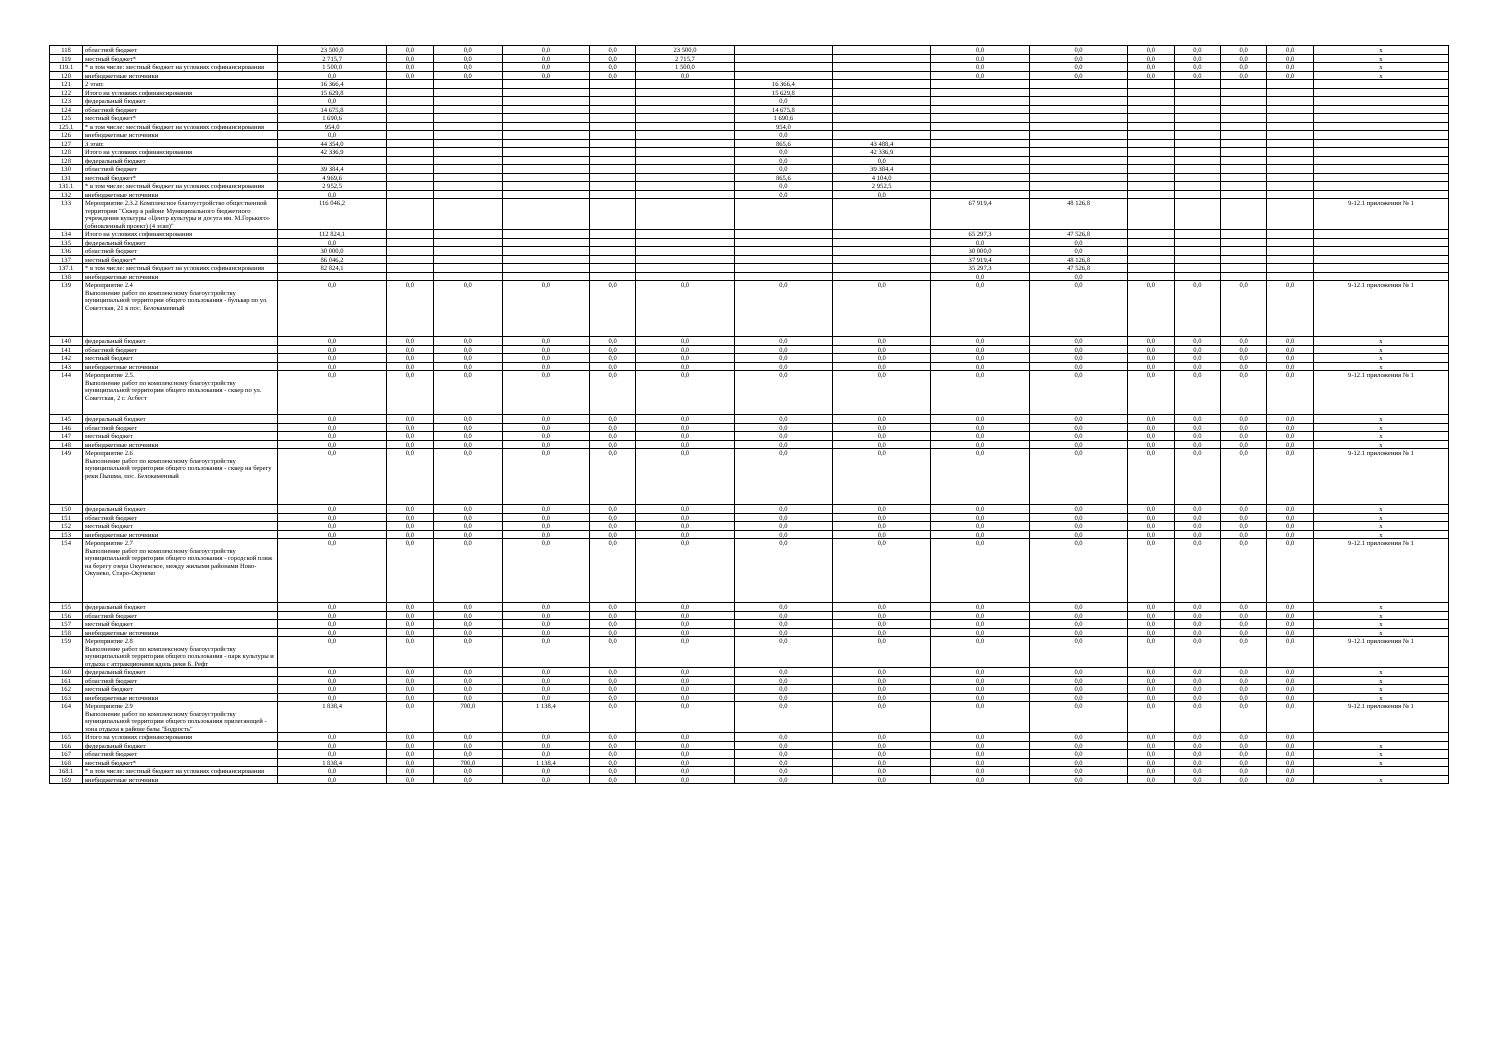| 118 | областной бюджет | 23 500,0 | 0,0 | 0,0 | 0,0 | 0,0 | 23 500,0 | | | 0,0 | 0,0 | 0,0 | 0,0 | 0,0 | 0,0 | х |
| 119 | местный бюджет* | 2 715,7 | 0,0 | 0,0 | 0,0 | 0,0 | 2 715,7 | | | 0,0 | 0,0 | 0,0 | 0,0 | 0,0 | 0,0 | х |
| 119.1 | * в том числе: местный бюджет на условиях софинансирования | 1 500,0 | 0,0 | 0,0 | 0,0 | 0,0 | 1 500,0 | | | 0,0 | 0,0 | 0,0 | 0,0 | 0,0 | 0,0 | х |
| 120 | внебюджетные источники | 0,0 | 0,0 | 0,0 | 0,0 | 0,0 | 0,0 | | | 0,0 | 0,0 | 0,0 | 0,0 | 0,0 | 0,0 | х |
| 121 | 2 этап: | 16 366,4 | | | | | | 16 366,4 | | | | | | | | |
| 122 | Итого на условиях софинансирования | 15 629,8 | | | | | | 15 629,8 | | | | | | | | |
| 123 | федеральный бюджет | 0,0 | | | | | | 0,0 | | | | | | | | |
| 124 | областной бюджет | 14 675,8 | | | | | | 14 675,8 | | | | | | | | |
| 125 | местный бюджет* | 1 690,6 | | | | | | 1 690,6 | | | | | | | | |
| 125.1 | * в том числе: местный бюджет на условиях софинансирования | 954,0 | | | | | | 954,0 | | | | | | | | |
| 126 | внебюджетные источники | 0,0 | | | | | | 0,0 | | | | | | | | |
| 127 | 3 этап: | 44 354,0 | | | | | | 865,6 | 43 488,4 | | | | | | | |
| 128 | Итого на условиях софинансирования | 42 336,9 | | | | | | 0,0 | 42 336,9 | | | | | | | |
| 128 | федеральный бюджет | | | | | | | 0,0 | 0,0 | | | | | | | |
| 130 | областной бюджет | 39 384,4 | | | | | | 0,0 | 39 384,4 | | | | | | | |
| 131 | местный бюджет* | 4 969,6 | | | | | | 865,6 | 4 104,0 | | | | | | | |
| 131.1 | * в том числе: местный бюджет на условиях софинансирования | 2 952,5 | | | | | | 0,0 | 2 952,5 | | | | | | | |
| 132 | внебюджетные источники | 0,0 | | | | | | 0,0 | 0,0 | | | | | | | |
| 133 | Мероприятие 2.3.2 Комплексное благоустройство общественной территории "Сквер в районе Муниципального бюджетного учреждения культуры «Центр культуры и досуга им. М.Горького» (обновленный проект) (4 этап)" | 116 046,2 | | | | | | | | 67 919,4 | 48 126,8 | | | | | 9-12.1 приложения № 1 |
| 134 | Итого на условиях софинансирования | 112 824,1 | | | | | | | | 65 297,3 | 47 526,8 | | | | | |
| 135 | федеральный бюджет | 0,0 | | | | | | | | 0,0 | 0,0 | | | | | |
| 136 | областной бюджет | 30 000,0 | | | | | | | | 30 000,0 | 0,0 | | | | | |
| 137 | местный бюджет* | 86 046,2 | | | | | | | | 37 919,4 | 48 126,8 | | | | | |
| 137.1 | * в том числе: местный бюджет на условиях софинансирования | 82 824,1 | | | | | | | | 35 297,3 | 47 526,8 | | | | | |
| 138 | внебюджетные источники | | | | | | | | | 0,0 | 0,0 | | | | | |
| 139 | Мероприятие 2.4 Выполнение работ по комплексному благоустройству муниципальной территории общего пользования - бульвар по ул. Советская, 21 в пос. Белокаменный | 0,0 | 0,0 | 0,0 | 0,0 | 0,0 | 0,0 | 0,0 | 0,0 | 0,0 | 0,0 | 0,0 | 0,0 | 0,0 | 0,0 | 9-12.1 приложения № 1 |
| 140 | федеральный бюджет | 0,0 | 0,0 | 0,0 | 0,0 | 0,0 | 0,0 | 0,0 | 0,0 | 0,0 | 0,0 | 0,0 | 0,0 | 0,0 | 0,0 | х |
| 141 | областной бюджет | 0,0 | 0,0 | 0,0 | 0,0 | 0,0 | 0,0 | 0,0 | 0,0 | 0,0 | 0,0 | 0,0 | 0,0 | 0,0 | 0,0 | х |
| 142 | местный бюджет | 0,0 | 0,0 | 0,0 | 0,0 | 0,0 | 0,0 | 0,0 | 0,0 | 0,0 | 0,0 | 0,0 | 0,0 | 0,0 | 0,0 | х |
| 143 | внебюджетные источники | 0,0 | 0,0 | 0,0 | 0,0 | 0,0 | 0,0 | 0,0 | 0,0 | 0,0 | 0,0 | 0,0 | 0,0 | 0,0 | 0,0 | х |
| 144 | Мероприятие 2.5. Выполнение работ по комплексному благоустройству муниципальной территории общего пользования - сквер по ул. Советская, 2 г. Асбест | 0,0 | 0,0 | 0,0 | 0,0 | 0,0 | 0,0 | 0,0 | 0,0 | 0,0 | 0,0 | 0,0 | 0,0 | 0,0 | 0,0 | 9-12.1 приложения № 1 |
| 145 | федеральный бюджет | 0,0 | 0,0 | 0,0 | 0,0 | 0,0 | 0,0 | 0,0 | 0,0 | 0,0 | 0,0 | 0,0 | 0,0 | 0,0 | 0,0 | х |
| 146 | областной бюджет | 0,0 | 0,0 | 0,0 | 0,0 | 0,0 | 0,0 | 0,0 | 0,0 | 0,0 | 0,0 | 0,0 | 0,0 | 0,0 | 0,0 | х |
| 147 | местный бюджет | 0,0 | 0,0 | 0,0 | 0,0 | 0,0 | 0,0 | 0,0 | 0,0 | 0,0 | 0,0 | 0,0 | 0,0 | 0,0 | 0,0 | х |
| 148 | внебюджетные источники | 0,0 | 0,0 | 0,0 | 0,0 | 0,0 | 0,0 | 0,0 | 0,0 | 0,0 | 0,0 | 0,0 | 0,0 | 0,0 | 0,0 | х |
| 149 | Мероприятие 2.6 Выполнение работ по комплексному благоустройству муниципальной территории общего пользования - сквер на берегу реки Пышма, пос. Белокаменный | 0,0 | 0,0 | 0,0 | 0,0 | 0,0 | 0,0 | 0,0 | 0,0 | 0,0 | 0,0 | 0,0 | 0,0 | 0,0 | 0,0 | 9-12.1 приложения № 1 |
| 150 | федеральный бюджет | 0,0 | 0,0 | 0,0 | 0,0 | 0,0 | 0,0 | 0,0 | 0,0 | 0,0 | 0,0 | 0,0 | 0,0 | 0,0 | 0,0 | х |
| 151 | областной бюджет | 0,0 | 0,0 | 0,0 | 0,0 | 0,0 | 0,0 | 0,0 | 0,0 | 0,0 | 0,0 | 0,0 | 0,0 | 0,0 | 0,0 | х |
| 152 | местный бюджет | 0,0 | 0,0 | 0,0 | 0,0 | 0,0 | 0,0 | 0,0 | 0,0 | 0,0 | 0,0 | 0,0 | 0,0 | 0,0 | 0,0 | х |
| 153 | внебюджетные источники | 0,0 | 0,0 | 0,0 | 0,0 | 0,0 | 0,0 | 0,0 | 0,0 | 0,0 | 0,0 | 0,0 | 0,0 | 0,0 | 0,0 | х |
| 154 | Мероприятие 2.7 Выполнение работ по комплексному благоустройству муниципальной территории общего пользования - городской пляж на берегу озера Окуневское, между жилыми районами Ново-Окунево, Старо-Окунево | 0,0 | 0,0 | 0,0 | 0,0 | 0,0 | 0,0 | 0,0 | 0,0 | 0,0 | 0,0 | 0,0 | 0,0 | 0,0 | 0,0 | 9-12.1 приложения № 1 |
| 155 | федеральный бюджет | 0,0 | 0,0 | 0,0 | 0,0 | 0,0 | 0,0 | 0,0 | 0,0 | 0,0 | 0,0 | 0,0 | 0,0 | 0,0 | 0,0 | х |
| 156 | областной бюджет | 0,0 | 0,0 | 0,0 | 0,0 | 0,0 | 0,0 | 0,0 | 0,0 | 0,0 | 0,0 | 0,0 | 0,0 | 0,0 | 0,0 | х |
| 157 | местный бюджет | 0,0 | 0,0 | 0,0 | 0,0 | 0,0 | 0,0 | 0,0 | 0,0 | 0,0 | 0,0 | 0,0 | 0,0 | 0,0 | 0,0 | х |
| 158 | внебюджетные источники | 0,0 | 0,0 | 0,0 | 0,0 | 0,0 | 0,0 | 0,0 | 0,0 | 0,0 | 0,0 | 0,0 | 0,0 | 0,0 | 0,0 | х |
| 159 | Мероприятие 2.8 Выполнение работ по комплексному благоустройству муниципальной территории общего пользования - парк культуры и отдыха с аттракционами вдоль реки Б. Рефт | 0,0 | 0,0 | 0,0 | 0,0 | 0,0 | 0,0 | 0,0 | 0,0 | 0,0 | 0,0 | 0,0 | 0,0 | 0,0 | 0,0 | 9-12.1 приложения № 1 |
| 160 | федеральный бюджет | 0,0 | 0,0 | 0,0 | 0,0 | 0,0 | 0,0 | 0,0 | 0,0 | 0,0 | 0,0 | 0,0 | 0,0 | 0,0 | 0,0 | х |
| 161 | областной бюджет | 0,0 | 0,0 | 0,0 | 0,0 | 0,0 | 0,0 | 0,0 | 0,0 | 0,0 | 0,0 | 0,0 | 0,0 | 0,0 | 0,0 | х |
| 162 | местный бюджет | 0,0 | 0,0 | 0,0 | 0,0 | 0,0 | 0,0 | 0,0 | 0,0 | 0,0 | 0,0 | 0,0 | 0,0 | 0,0 | 0,0 | х |
| 163 | внебюджетные источники | 0,0 | 0,0 | 0,0 | 0,0 | 0,0 | 0,0 | 0,0 | 0,0 | 0,0 | 0,0 | 0,0 | 0,0 | 0,0 | 0,0 | х |
| 164 | Мероприятие 2.9 Выполнение работ по комплексному благоустройству муниципальной территории общего пользования прилегающей - зона отдыха в районе базы "Бодрость" | 1 838,4 | 0,0 | 700,0 | 1 138,4 | 0,0 | 0,0 | 0,0 | 0,0 | 0,0 | 0,0 | 0,0 | 0,0 | 0,0 | 0,0 | 9-12.1 приложения № 1 |
| 165 | Итого на условиях софинансирования | 0,0 | 0,0 | 0,0 | 0,0 | 0,0 | 0,0 | 0,0 | 0,0 | 0,0 | 0,0 | 0,0 | 0,0 | 0,0 | 0,0 | |
| 166 | федеральный бюджет | 0,0 | 0,0 | 0,0 | 0,0 | 0,0 | 0,0 | 0,0 | 0,0 | 0,0 | 0,0 | 0,0 | 0,0 | 0,0 | 0,0 | х |
| 167 | областной бюджет | 0,0 | 0,0 | 0,0 | 0,0 | 0,0 | 0,0 | 0,0 | 0,0 | 0,0 | 0,0 | 0,0 | 0,0 | 0,0 | 0,0 | х |
| 168 | местный бюджет* | 1 838,4 | 0,0 | 700,0 | 1 138,4 | 0,0 | 0,0 | 0,0 | 0,0 | 0,0 | 0,0 | 0,0 | 0,0 | 0,0 | 0,0 | х |
| 168.1 | * в том числе: местный бюджет на условиях софинансирования | 0,0 | 0,0 | 0,0 | 0,0 | 0,0 | 0,0 | 0,0 | 0,0 | 0,0 | 0,0 | 0,0 | 0,0 | 0,0 | 0,0 | |
| 169 | внебюджетные источники | 0,0 | 0,0 | 0,0 | 0,0 | 0,0 | 0,0 | 0,0 | 0,0 | 0,0 | 0,0 | 0,0 | 0,0 | 0,0 | 0,0 | х |